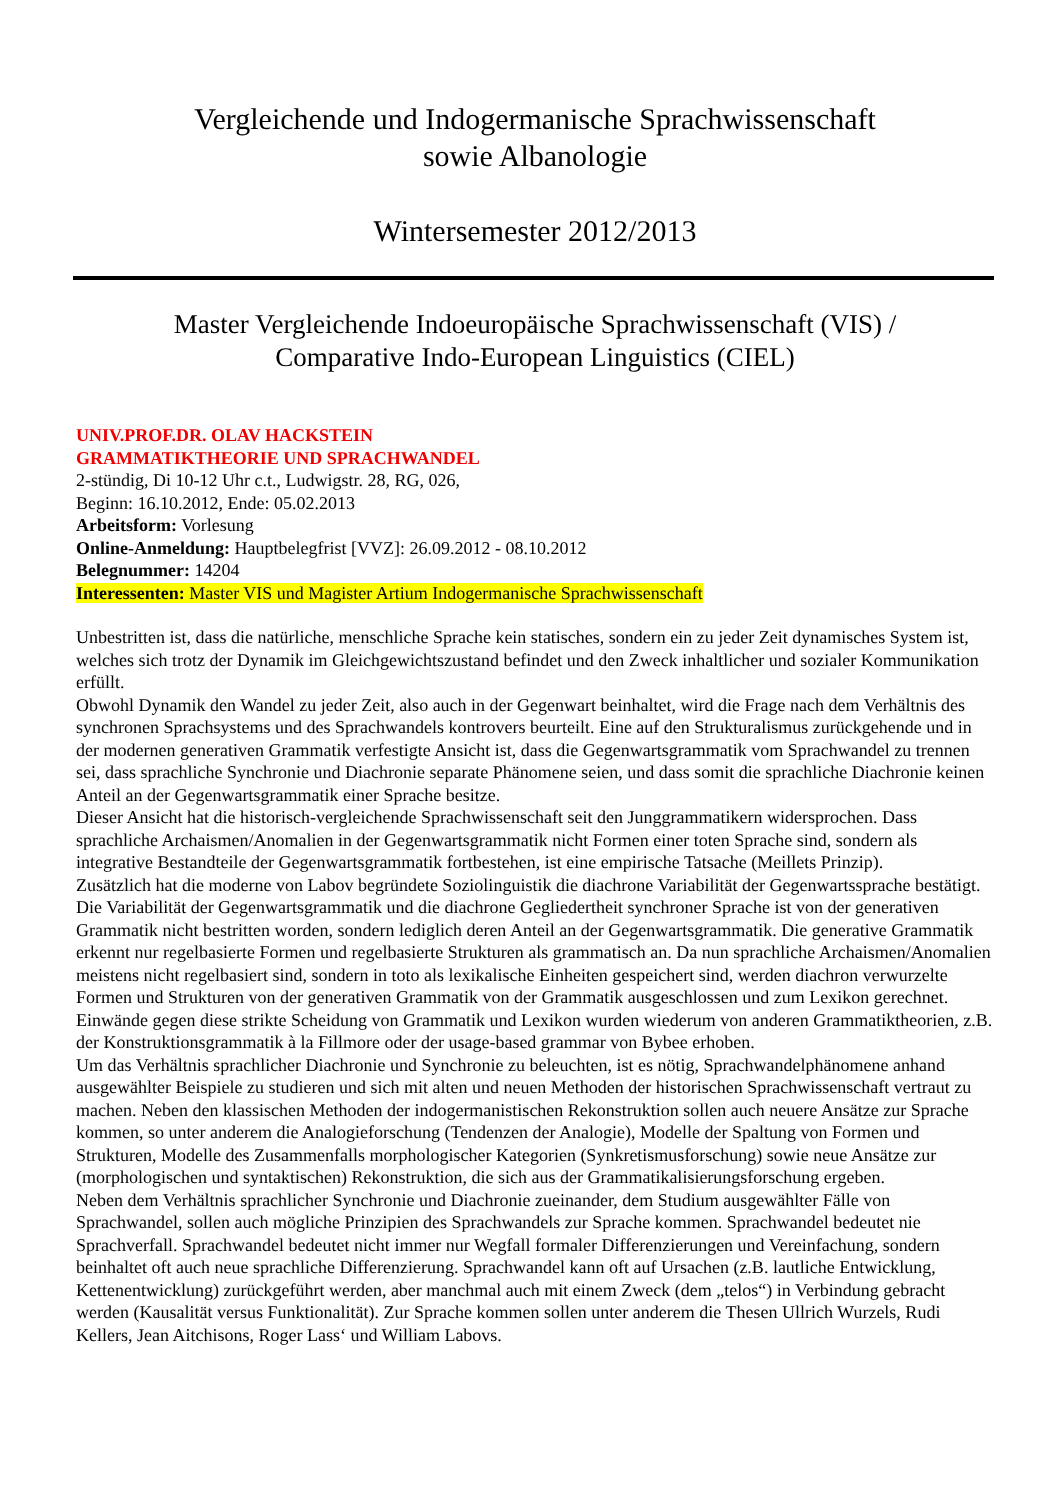Vergleichende und Indogermanische Sprachwissenschaft
sowie Albanologie
Wintersemester 2012/2013
Master Vergleichende Indoeuropäische Sprachwissenschaft (VIS) /
Comparative Indo-European Linguistics (CIEL)
UNIV.PROF.DR. OLAV HACKSTEIN
GRAMMATIKTHEORIE UND SPRACHWANDEL
2-stündig, Di 10-12 Uhr c.t., Ludwigstr. 28, RG, 026,
Beginn: 16.10.2012, Ende: 05.02.2013
Arbeitsform: Vorlesung
Online-Anmeldung: Hauptbelegfrist [VVZ]: 26.09.2012 - 08.10.2012
Belegnummer: 14204
Interessenten: Master VIS und Magister Artium Indogermanische Sprachwissenschaft
Unbestritten ist, dass die natürliche, menschliche Sprache kein statisches, sondern ein zu jeder Zeit dynamisches System ist, welches sich trotz der Dynamik im Gleichgewichtszustand befindet und den Zweck inhaltlicher und sozialer Kommunikation erfüllt.
Obwohl Dynamik den Wandel zu jeder Zeit, also auch in der Gegenwart beinhaltet, wird die Frage nach dem Verhältnis des synchronen Sprachsystems und des Sprachwandels kontrovers beurteilt. Eine auf den Strukturalismus zurückgehende und in der modernen generativen Grammatik verfestigte Ansicht ist, dass die Gegenwartsgrammatik vom Sprachwandel zu trennen sei, dass sprachliche Synchronie und Diachronie separate Phänomene seien, und dass somit die sprachliche Diachronie keinen Anteil an der Gegenwartsgrammatik einer Sprache besitze.
Dieser Ansicht hat die historisch-vergleichende Sprachwissenschaft seit den Junggrammatikern widersprochen. Dass sprachliche Archaismen/Anomalien in der Gegenwartsgrammatik nicht Formen einer toten Sprache sind, sondern als integrative Bestandteile der Gegenwartsgrammatik fortbestehen, ist eine empirische Tatsache (Meillets Prinzip).
Zusätzlich hat die moderne von Labov begründete Soziolinguistik die diachrone Variabilität der Gegenwartssprache bestätigt. Die Variabilität der Gegenwartsgrammatik und die diachrone Gegliedertheit synchroner Sprache ist von der generativen Grammatik nicht bestritten worden, sondern lediglich deren Anteil an der Gegenwartsgrammatik. Die generative Grammatik erkennt nur regelbasierte Formen und regelbasierte Strukturen als grammatisch an. Da nun sprachliche Archaismen/Anomalien meistens nicht regelbasiert sind, sondern in toto als lexikalische Einheiten gespeichert sind, werden diachron verwurzelte Formen und Strukturen von der generativen Grammatik von der Grammatik ausgeschlossen und zum Lexikon gerechnet.
Einwände gegen diese strikte Scheidung von Grammatik und Lexikon wurden wiederum von anderen Grammatiktheorien, z.B. der Konstruktionsgrammatik à la Fillmore oder der usage-based grammar von Bybee erhoben.
Um das Verhältnis sprachlicher Diachronie und Synchronie zu beleuchten, ist es nötig, Sprachwandelphänomene anhand ausgewählter Beispiele zu studieren und sich mit alten und neuen Methoden der historischen Sprachwissenschaft vertraut zu machen. Neben den klassischen Methoden der indogermanistischen Rekonstruktion sollen auch neuere Ansätze zur Sprache kommen, so unter anderem die Analogieforschung (Tendenzen der Analogie), Modelle der Spaltung von Formen und Strukturen, Modelle des Zusammenfalls morphologischer Kategorien (Synkretismusforschung) sowie neue Ansätze zur (morphologischen und syntaktischen) Rekonstruktion, die sich aus der Grammatikalisierungsforschung ergeben.
Neben dem Verhältnis sprachlicher Synchronie und Diachronie zueinander, dem Studium ausgewählter Fälle von Sprachwandel, sollen auch mögliche Prinzipien des Sprachwandels zur Sprache kommen. Sprachwandel bedeutet nie Sprachverfall. Sprachwandel bedeutet nicht immer nur Wegfall formaler Differenzierungen und Vereinfachung, sondern beinhaltet oft auch neue sprachliche Differenzierung. Sprachwandel kann oft auf Ursachen (z.B. lautliche Entwicklung, Kettenentwicklung) zurückgeführt werden, aber manchmal auch mit einem Zweck (dem „telos“) in Verbindung gebracht werden (Kausalität versus Funktionalität). Zur Sprache kommen sollen unter anderem die Thesen Ullrich Wurzels, Rudi Kellers, Jean Aitchisons, Roger Lass‘ und William Labovs.